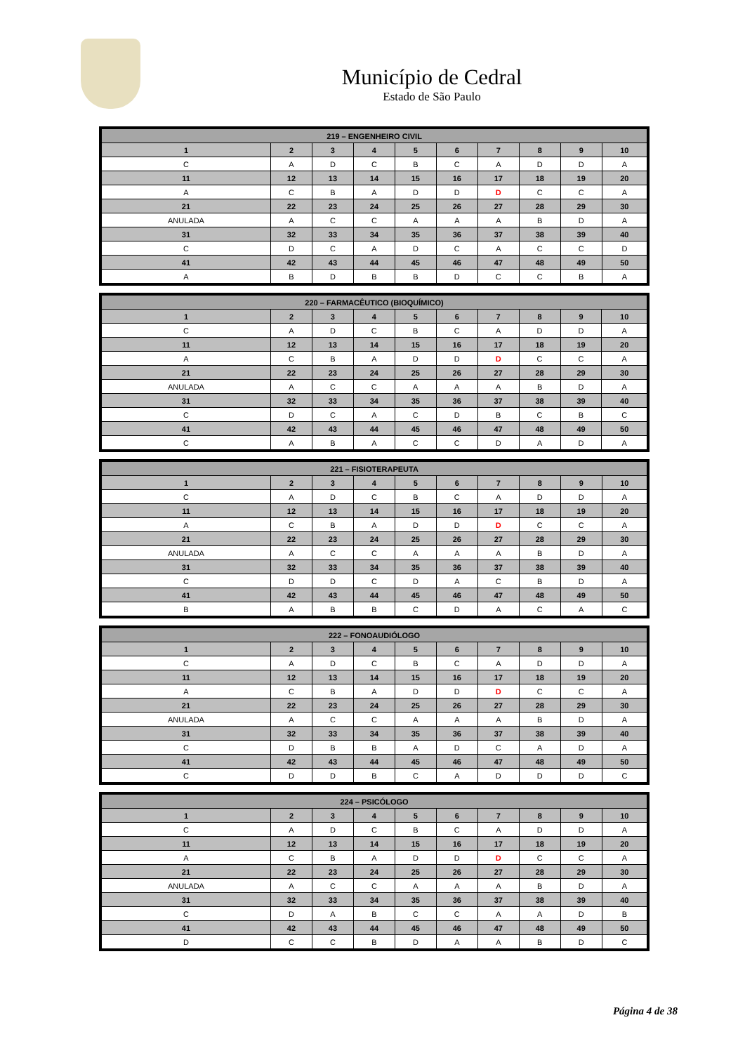Município de Cedral
Estado de São Paulo
| 219 – ENGENHEIRO CIVIL | | | | | | | | | |
| --- | --- | --- | --- | --- | --- | --- | --- | --- | --- |
| 1 | 2 | 3 | 4 | 5 | 6 | 7 | 8 | 9 | 10 |
| C | A | D | C | B | C | A | D | D | A |
| 11 | 12 | 13 | 14 | 15 | 16 | 17 | 18 | 19 | 20 |
| A | C | B | A | D | D | D | C | C | A |
| 21 | 22 | 23 | 24 | 25 | 26 | 27 | 28 | 29 | 30 |
| ANULADA | A | C | C | A | A | A | B | D | A |
| 31 | 32 | 33 | 34 | 35 | 36 | 37 | 38 | 39 | 40 |
| C | D | C | A | D | C | A | C | C | D |
| 41 | 42 | 43 | 44 | 45 | 46 | 47 | 48 | 49 | 50 |
| A | B | D | B | B | D | C | C | B | A |
| 220 – FARMACÊUTICO (BIOQUÍMICO) | | | | | | | | | |
| --- | --- | --- | --- | --- | --- | --- | --- | --- | --- |
| 1 | 2 | 3 | 4 | 5 | 6 | 7 | 8 | 9 | 10 |
| C | A | D | C | B | C | A | D | D | A |
| 11 | 12 | 13 | 14 | 15 | 16 | 17 | 18 | 19 | 20 |
| A | C | B | A | D | D | D | C | C | A |
| 21 | 22 | 23 | 24 | 25 | 26 | 27 | 28 | 29 | 30 |
| ANULADA | A | C | C | A | A | A | B | D | A |
| 31 | 32 | 33 | 34 | 35 | 36 | 37 | 38 | 39 | 40 |
| C | D | C | A | C | D | B | C | B | C |
| 41 | 42 | 43 | 44 | 45 | 46 | 47 | 48 | 49 | 50 |
| C | A | B | A | C | C | D | A | D | A |
| 221 – FISIOTERAPEUTA | | | | | | | | | |
| --- | --- | --- | --- | --- | --- | --- | --- | --- | --- |
| 1 | 2 | 3 | 4 | 5 | 6 | 7 | 8 | 9 | 10 |
| C | A | D | C | B | C | A | D | D | A |
| 11 | 12 | 13 | 14 | 15 | 16 | 17 | 18 | 19 | 20 |
| A | C | B | A | D | D | D | C | C | A |
| 21 | 22 | 23 | 24 | 25 | 26 | 27 | 28 | 29 | 30 |
| ANULADA | A | C | C | A | A | A | B | D | A |
| 31 | 32 | 33 | 34 | 35 | 36 | 37 | 38 | 39 | 40 |
| C | D | D | C | D | A | C | B | D | A |
| 41 | 42 | 43 | 44 | 45 | 46 | 47 | 48 | 49 | 50 |
| B | A | B | B | C | D | A | C | A | C |
| 222 – FONOAUDIÓLOGO | | | | | | | | | |
| --- | --- | --- | --- | --- | --- | --- | --- | --- | --- |
| 1 | 2 | 3 | 4 | 5 | 6 | 7 | 8 | 9 | 10 |
| C | A | D | C | B | C | A | D | D | A |
| 11 | 12 | 13 | 14 | 15 | 16 | 17 | 18 | 19 | 20 |
| A | C | B | A | D | D | D | C | C | A |
| 21 | 22 | 23 | 24 | 25 | 26 | 27 | 28 | 29 | 30 |
| ANULADA | A | C | C | A | A | A | B | D | A |
| 31 | 32 | 33 | 34 | 35 | 36 | 37 | 38 | 39 | 40 |
| C | D | B | B | A | D | C | A | D | A |
| 41 | 42 | 43 | 44 | 45 | 46 | 47 | 48 | 49 | 50 |
| C | D | D | B | C | A | D | D | D | C |
| 224 – PSICÓLOGO | | | | | | | | | |
| --- | --- | --- | --- | --- | --- | --- | --- | --- | --- |
| 1 | 2 | 3 | 4 | 5 | 6 | 7 | 8 | 9 | 10 |
| C | A | D | C | B | C | A | D | D | A |
| 11 | 12 | 13 | 14 | 15 | 16 | 17 | 18 | 19 | 20 |
| A | C | B | A | D | D | D | C | C | A |
| 21 | 22 | 23 | 24 | 25 | 26 | 27 | 28 | 29 | 30 |
| ANULADA | A | C | C | A | A | A | B | D | A |
| 31 | 32 | 33 | 34 | 35 | 36 | 37 | 38 | 39 | 40 |
| C | D | A | B | C | C | A | A | D | B |
| 41 | 42 | 43 | 44 | 45 | 46 | 47 | 48 | 49 | 50 |
| D | C | C | B | D | A | A | B | D | C |
Página 4 de 38